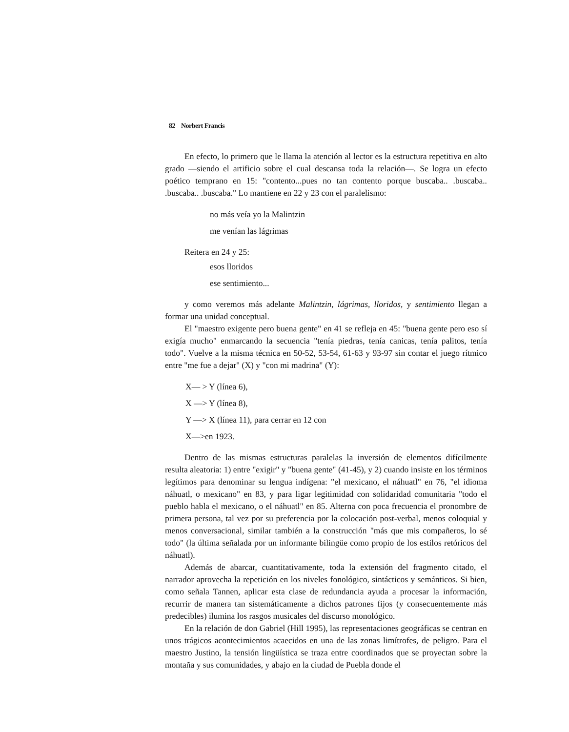82 Norbert Francis
En efecto, lo primero que le llama la atención al lector es la estructura repetitiva en alto grado —siendo el artificio sobre el cual descansa toda la relación—. Se logra un efecto poético temprano en 15: "contento...pues no tan contento porque buscaba.. .buscaba.. .buscaba.. .buscaba." Lo mantiene en 22 y 23 con el paralelismo:
no más veía yo la Malintzin
me venían las lágrimas
Reitera en 24 y 25:
esos lloridos
ese sentimiento...
y como veremos más adelante Malintzin, lágrimas, lloridos, y sentimiento llegan a formar una unidad conceptual.
El "maestro exigente pero buena gente" en 41 se refleja en 45: "buena gente pero eso sí exigía mucho" enmarcando la secuencia "tenía piedras, tenía canicas, tenía palitos, tenía todo". Vuelve a la misma técnica en 50-52, 53-54, 61-63 y 93-97 sin contar el juego rítmico entre "me fue a dejar" (X) y "con mi madrina" (Y):
X— > Y (línea 6),
X —> Y (línea 8),
Y —> X (línea 11), para cerrar en 12 con
X—>en 1923.
Dentro de las mismas estructuras paralelas la inversión de elementos difícilmente resulta aleatoria: 1) entre "exigir" y "buena gente" (41-45), y 2) cuando insiste en los términos legítimos para denominar su lengua indígena: "el mexicano, el náhuatl" en 76, "el idioma náhuatl, o mexicano" en 83, y para ligar legitimidad con solidaridad comunitaria "todo el pueblo habla el mexicano, o el náhuatl" en 85. Alterna con poca frecuencia el pronombre de primera persona, tal vez por su preferencia por la colocación post-verbal, menos coloquial y menos conversacional, similar también a la construcción "más que mis compañeros, lo sé todo" (la última señalada por un informante bilingüe como propio de los estilos retóricos del náhuatl).
Además de abarcar, cuantitativamente, toda la extensión del fragmento citado, el narrador aprovecha la repetición en los niveles fonológico, sintácticos y semánticos. Si bien, como señala Tannen, aplicar esta clase de redundancia ayuda a procesar la información, recurrir de manera tan sistemáticamente a dichos patrones fijos (y consecuentemente más predecibles) ilumina los rasgos musicales del discurso monológico.
En la relación de don Gabriel (Hill 1995), las representaciones geográficas se centran en unos trágicos acontecimientos acaecidos en una de las zonas limítrofes, de peligro. Para el maestro Justino, la tensión lingüística se traza entre coordinados que se proyectan sobre la montaña y sus comunidades, y abajo en la ciudad de Puebla donde el